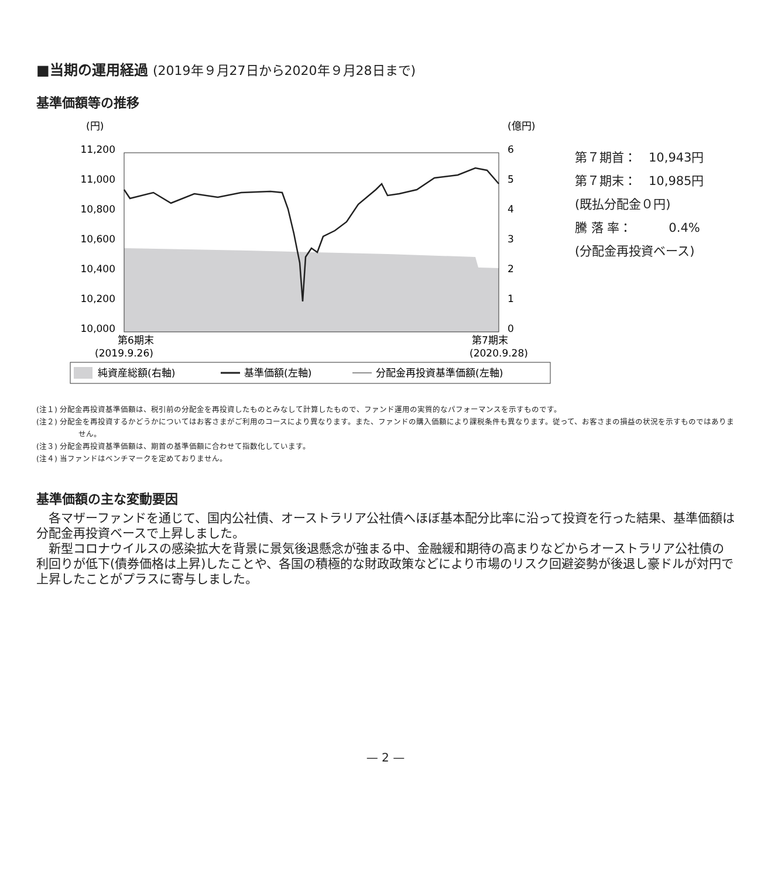■当期の運用経過 (2019年９月27日から2020年９月28日まで)
基準価額等の推移
(円)
(億円)
11,200
11,000
10,800
10,600
10,400
10,200
10,000
6
5
4
3
2
1
0
第6期末
(2019.9.26)
第7期末
(2020.9.28)
純資産総額(右軸)
基準価額(左軸)
分配金再投資基準価額(左軸)
第７期首：　10,943円
第７期末：　10,985円
(既払分配金０円)
騰 落 率：　　　0.4%
(分配金再投資ベース)
(注１) 分配金再投資基準価額は、税引前の分配金を再投資したものとみなして計算したもので、ファンド運用の実質的なパフォーマンスを示すものです。
(注２) 分配金を再投資するかどうかについてはお客さまがご利用のコースにより異なります。また、ファンドの購入価額により課税条件も異なります。従って、お客さまの損益の状況を示すものではありません。
(注３) 分配金再投資基準価額は、期首の基準価額に合わせて指数化しています。
(注４) 当ファンドはベンチマークを定めておりません。
基準価額の主な変動要因
各マザーファンドを通じて、国内公社債、オーストラリア公社債へほぼ基本配分比率に沿って投資を行った結果、基準価額は分配金再投資ベースで上昇しました。
新型コロナウイルスの感染拡大を背景に景気後退懸念が強まる中、金融緩和期待の高まりなどからオーストラリア公社債の利回りが低下(債券価格は上昇)したことや、各国の積極的な財政政策などにより市場のリスク回避姿勢が後退し豪ドルが対円で上昇したことがプラスに寄与しました。
— 2 —